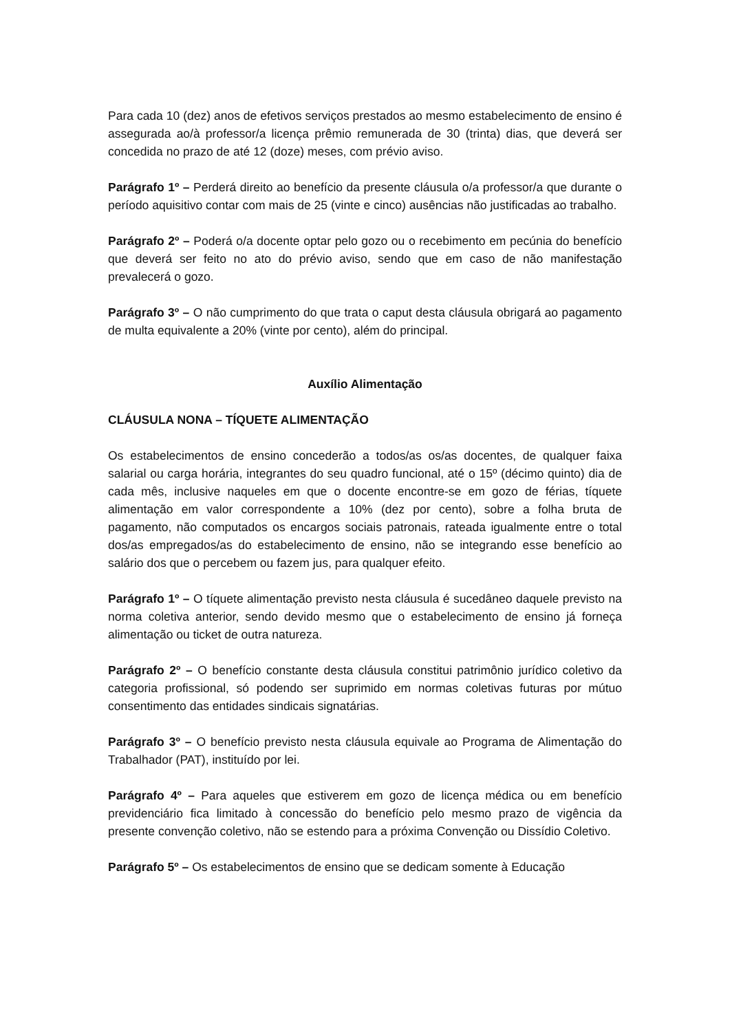Para cada 10 (dez) anos de efetivos serviços prestados ao mesmo estabelecimento de ensino é assegurada ao/à professor/a licença prêmio remunerada de 30 (trinta) dias, que deverá ser concedida no prazo de até 12 (doze) meses, com prévio aviso.
Parágrafo 1º – Perderá direito ao benefício da presente cláusula o/a professor/a que durante o período aquisitivo contar com mais de 25 (vinte e cinco) ausências não justificadas ao trabalho.
Parágrafo 2º – Poderá o/a docente optar pelo gozo ou o recebimento em pecúnia do benefício que deverá ser feito no ato do prévio aviso, sendo que em caso de não manifestação prevalecerá o gozo.
Parágrafo 3º – O não cumprimento do que trata o caput desta cláusula obrigará ao pagamento de multa equivalente a 20% (vinte por cento), além do principal.
Auxílio Alimentação
CLÁUSULA NONA – TÍQUETE ALIMENTAÇÃO
Os estabelecimentos de ensino concederão a todos/as os/as docentes, de qualquer faixa salarial ou carga horária, integrantes do seu quadro funcional, até o 15º (décimo quinto) dia de cada mês, inclusive naqueles em que o docente encontre-se em gozo de férias, tíquete alimentação em valor correspondente a 10% (dez por cento), sobre a folha bruta de pagamento, não computados os encargos sociais patronais, rateada igualmente entre o total dos/as empregados/as do estabelecimento de ensino, não se integrando esse benefício ao salário dos que o percebem ou fazem jus, para qualquer efeito.
Parágrafo 1º – O tíquete alimentação previsto nesta cláusula é sucedâneo daquele previsto na norma coletiva anterior, sendo devido mesmo que o estabelecimento de ensino já forneça alimentação ou ticket de outra natureza.
Parágrafo 2º – O benefício constante desta cláusula constitui patrimônio jurídico coletivo da categoria profissional, só podendo ser suprimido em normas coletivas futuras por mútuo consentimento das entidades sindicais signatárias.
Parágrafo 3º – O benefício previsto nesta cláusula equivale ao Programa de Alimentação do Trabalhador (PAT), instituído por lei.
Parágrafo 4º – Para aqueles que estiverem em gozo de licença médica ou em benefício previdenciário fica limitado à concessão do benefício pelo mesmo prazo de vigência da presente convenção coletivo, não se estendo para a próxima Convenção ou Dissídio Coletivo.
Parágrafo 5º – Os estabelecimentos de ensino que se dedicam somente à Educação